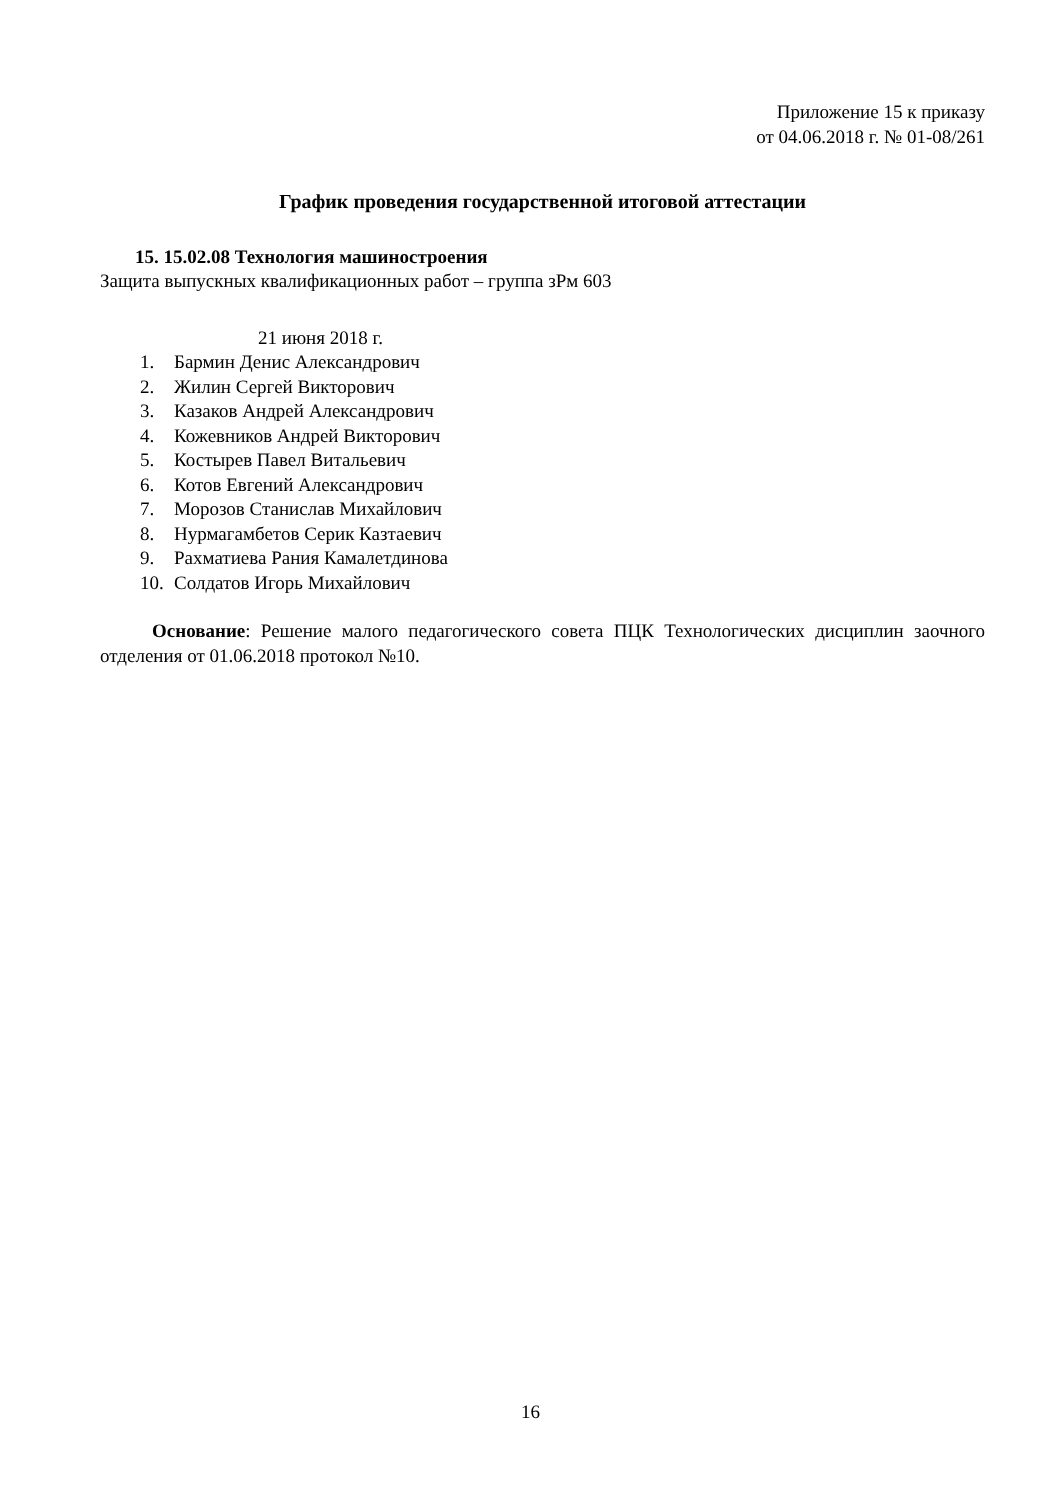Приложение 15 к приказу
от 04.06.2018 г. № 01-08/261
График проведения государственной итоговой аттестации
15. 15.02.08 Технология машиностроения
Защита выпускных квалификационных работ – группа зРм 603
21 июня 2018 г.
1. Бармин Денис Александрович
2. Жилин Сергей Викторович
3. Казаков Андрей Александрович
4. Кожевников Андрей Викторович
5. Костырев Павел Витальевич
6. Котов Евгений Александрович
7. Морозов Станислав Михайлович
8. Нурмагамбетов Серик Казтаевич
9. Рахматиева Рания Камалетдинова
10. Солдатов Игорь Михайлович
Основание: Решение малого педагогического совета ПЦК Технологических дисциплин заочного отделения от 01.06.2018 протокол №10.
16